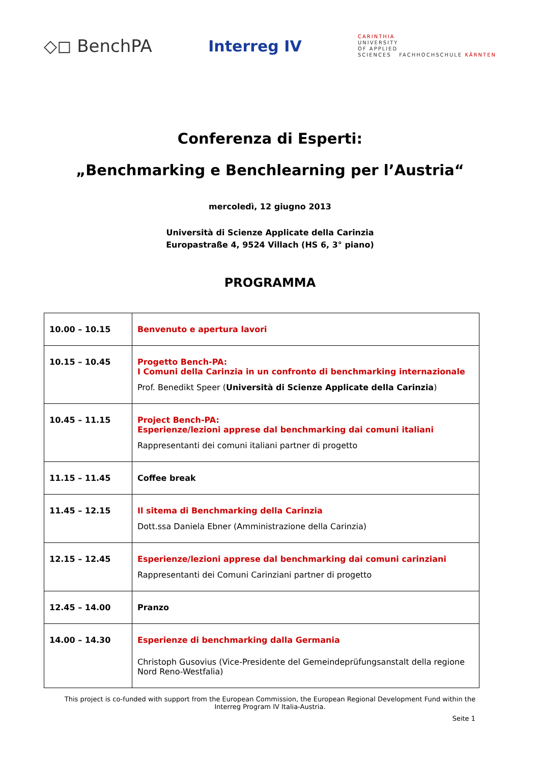◇◻ BenchPA Interreg IV
CARINTHIA
UNIVERSITY
OF APPLIED
SCIENCES FACHHOCHSCHULE KÄRNTEN
Conferenza di Esperti:
„Benchmarking e Benchlearning per l’Austria“
mercoledì, 12 giugno 2013
Università di Scienze Applicate della Carinzia
Europastraße 4, 9524 Villach (HS 6, 3° piano)
PROGRAMMA
| 10.00 – 10.15 | Benvenuto e apertura lavori |
| 10.15 – 10.45 | Progetto Bench-PA: I Comuni della Carinzia in un confronto di benchmarking internazionale Prof. Benedikt Speer ( Università di Scienze Applicate della Carinzia ) |
| 10.45 – 11.15 | Project Bench-PA: Esperienze/lezioni apprese dal benchmarking dai comuni italiani Rappresentanti dei comuni italiani partner di progetto |
| 11.15 – 11.45 | Coffee break |
| 11.45 – 12.15 | Il sitema di Benchmarking della Carinzia Dott.ssa Daniela Ebner (Amministrazione della Carinzia) |
| 12.15 – 12.45 | Esperienze/lezioni apprese dal benchmarking dai comuni carinziani Rappresentanti dei Comuni Carinziani partner di progetto |
| 12.45 – 14.00 | Pranzo |
| 14.00 – 14.30 | Esperienze di benchmarking dalla Germania Christoph Gusovius (Vice-Presidente del Gemeindeprüfungsanstalt della regione Nord Reno-Westfalia) |
This project is co-funded with support from the European Commission, the European Regional Development Fund within the Interreg Program IV Italia-Austria.
Seite 1